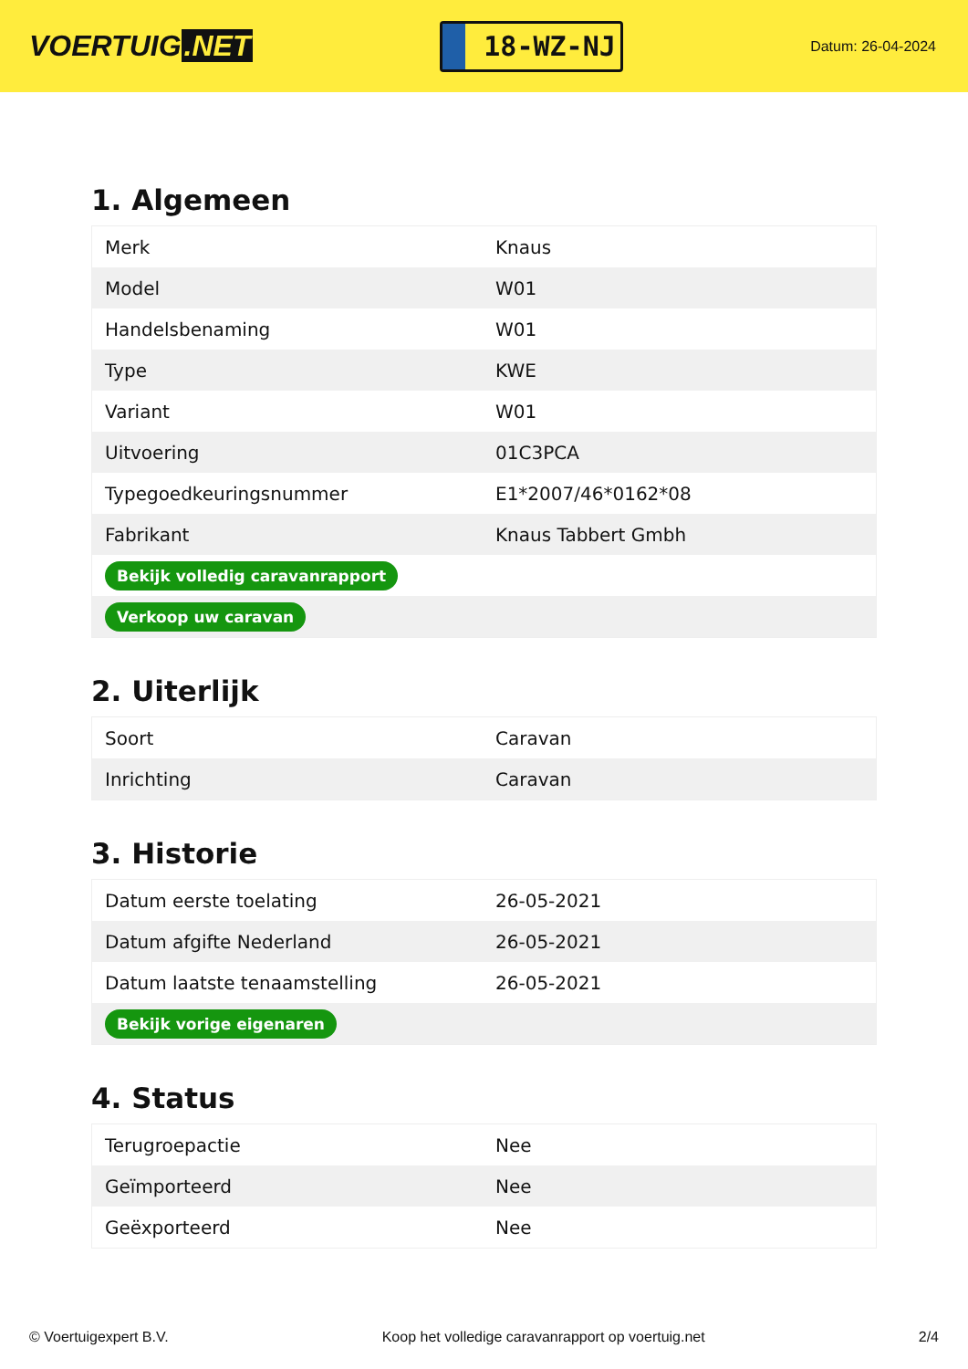VOERTUIG.NET
18-WZ-NJ
Datum: 26-04-2024
1. Algemeen
| Merk | Knaus |
| Model | W01 |
| Handelsbenaming | W01 |
| Type | KWE |
| Variant | W01 |
| Uitvoering | 01C3PCA |
| Typegoedkeuringsnummer | E1*2007/46*0162*08 |
| Fabrikant | Knaus Tabbert Gmbh |
| Bekijk volledig caravanrapport | |
| Verkoop uw caravan | |
2. Uiterlijk
| Soort | Caravan |
| Inrichting | Caravan |
3. Historie
| Datum eerste toelating | 26-05-2021 |
| Datum afgifte Nederland | 26-05-2021 |
| Datum laatste tenaamstelling | 26-05-2021 |
| Bekijk vorige eigenaren | |
4. Status
| Terugroepactie | Nee |
| Geïmporteerd | Nee |
| Geëxporteerd | Nee |
© Voertuigexpert B.V. Koop het volledige caravanrapport op voertuig.net 2/4